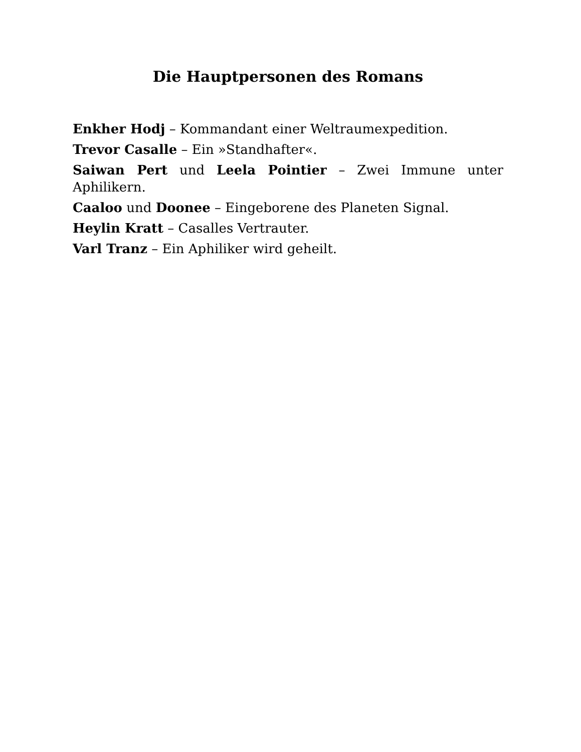Die Hauptpersonen des Romans
Enkher Hodj – Kommandant einer Weltraumexpedition.
Trevor Casalle – Ein »Standhafter«.
Saiwan Pert und Leela Pointier – Zwei Immune unter Aphilikern.
Caaloo und Doonee – Eingeborene des Planeten Signal.
Heylin Kratt – Casalles Vertrauter.
Varl Tranz – Ein Aphiliker wird geheilt.